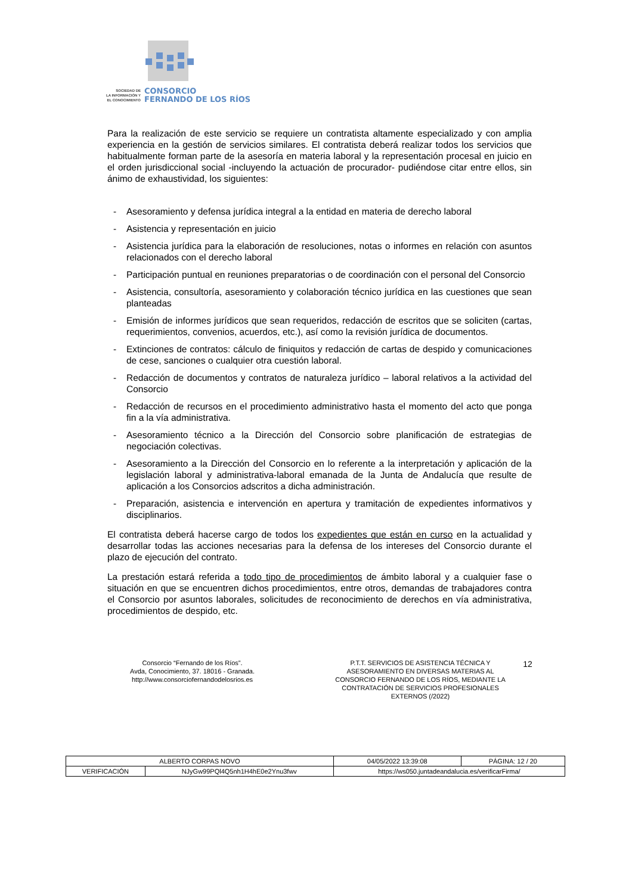SOCIEDAD DE
LA INFORMACIÓN Y
EL CONOCIMIENTO
CONSORCIO
FERNANDO DE LOS RÍOS
Para la realización de este servicio se requiere un contratista altamente especializado y con amplia experiencia en la gestión de servicios similares. El contratista deberá realizar todos los servicios que habitualmente forman parte de la asesoría en materia laboral y la representación procesal en juicio en el orden jurisdiccional social -incluyendo la actuación de procurador- pudiéndose citar entre ellos, sin ánimo de exhaustividad, los siguientes:
- Asesoramiento y defensa jurídica integral a la entidad en materia de derecho laboral
- Asistencia y representación en juicio
- Asistencia jurídica para la elaboración de resoluciones, notas o informes en relación con asuntos relacionados con el derecho laboral
- Participación puntual en reuniones preparatorias o de coordinación con el personal del Consorcio
- Asistencia, consultoría, asesoramiento y colaboración técnico jurídica en las cuestiones que sean planteadas
- Emisión de informes jurídicos que sean requeridos, redacción de escritos que se soliciten (cartas, requerimientos, convenios, acuerdos, etc.), así como la revisión jurídica de documentos.
- Extinciones de contratos: cálculo de finiquitos y redacción de cartas de despido y comunicaciones de cese, sanciones o cualquier otra cuestión laboral.
- Redacción de documentos y contratos de naturaleza jurídico – laboral relativos a la actividad del Consorcio
- Redacción de recursos en el procedimiento administrativo hasta el momento del acto que ponga fin a la vía administrativa.
- Asesoramiento técnico a la Dirección del Consorcio sobre planificación de estrategias de negociación colectivas.
- Asesoramiento a la Dirección del Consorcio en lo referente a la interpretación y aplicación de la legislación laboral y administrativa-laboral emanada de la Junta de Andalucía que resulte de aplicación a los Consorcios adscritos a dicha administración.
- Preparación, asistencia e intervención en apertura y tramitación de expedientes informativos y disciplinarios.
El contratista deberá hacerse cargo de todos los expedientes que están en curso en la actualidad y desarrollar todas las acciones necesarias para la defensa de los intereses del Consorcio durante el plazo de ejecución del contrato.
La prestación estará referida a todo tipo de procedimientos de ámbito laboral y a cualquier fase o situación en que se encuentren dichos procedimientos, entre otros, demandas de trabajadores contra el Consorcio por asuntos laborales, solicitudes de reconocimiento de derechos en vía administrativa, procedimientos de despido, etc.
Consorcio “Fernando de los Ríos”.
Avda, Conocimiento, 37. 18016 - Granada.
http://www.consorciofernandodelosrios.es
P.T.T. SERVICIOS DE ASISTENCIA TÉCNICA Y ASESORAMIENTO EN DIVERSAS MATERIAS AL CONSORCIO FERNANDO DE LOS RÍOS, MEDIANTE LA CONTRATACIÓN DE SERVICIOS PROFESIONALES EXTERNOS (/2022)
12
| ALBERTO CORPAS NOVO | | | 04/05/2022 13:39:08 | PÁGINA: 12 / 20 |
| VERIFICACIÓN | NJyGw99PQl4Q5nh1H4hE0e2Ynu3fwv | https://ws050.juntadeandalucia.es/verificarFirma/ | | |